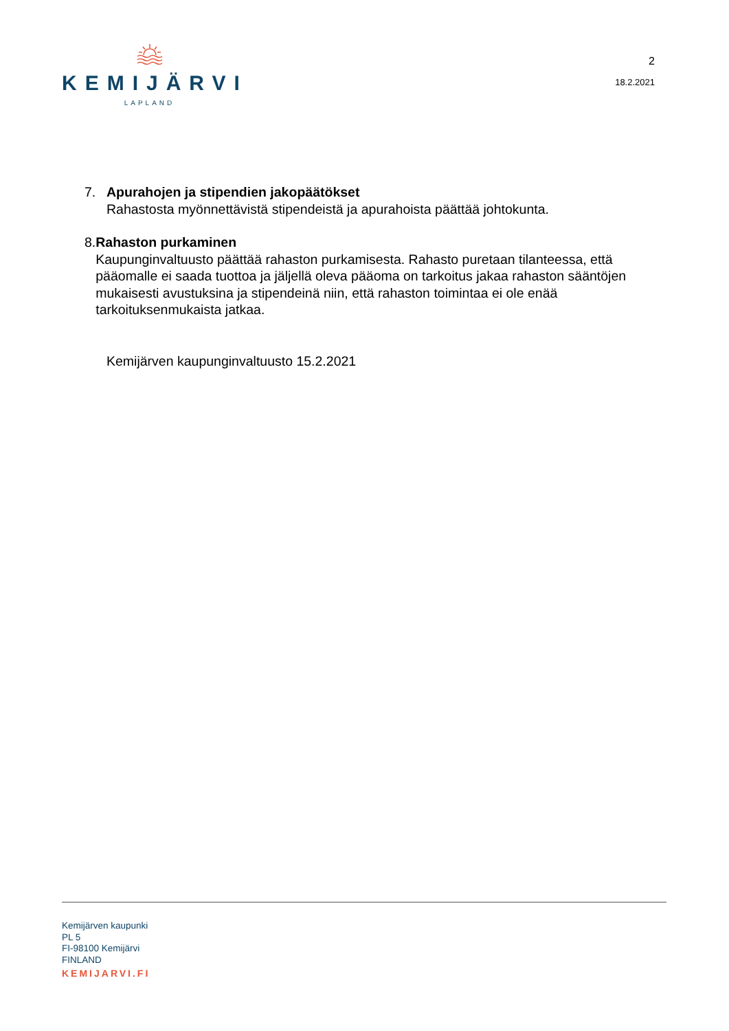KEMIJÄRVI
LAPLAND
2
18.2.2021
7. Apurahojen ja stipendien jakopäätökset
Rahastosta myönnettävistä stipendeistä ja apurahoista päättää johtokunta.
8. Rahaston purkaminen
Kaupunginvaltuusto päättää rahaston purkamisesta. Rahasto puretaan tilanteessa, että pääomalle ei saada tuottoa ja jäljellä oleva pääoma on tarkoitus jakaa rahaston sääntöjen mukaisesti avustuksina ja stipendeinä niin, että rahaston toimintaa ei ole enää tarkoituksenmukaista jatkaa.
Kemijärven kaupunginvaltuusto 15.2.2021
Kemijärven kaupunki
PL 5
FI-98100 Kemijärvi
FINLAND
KEMIJARVI.FI